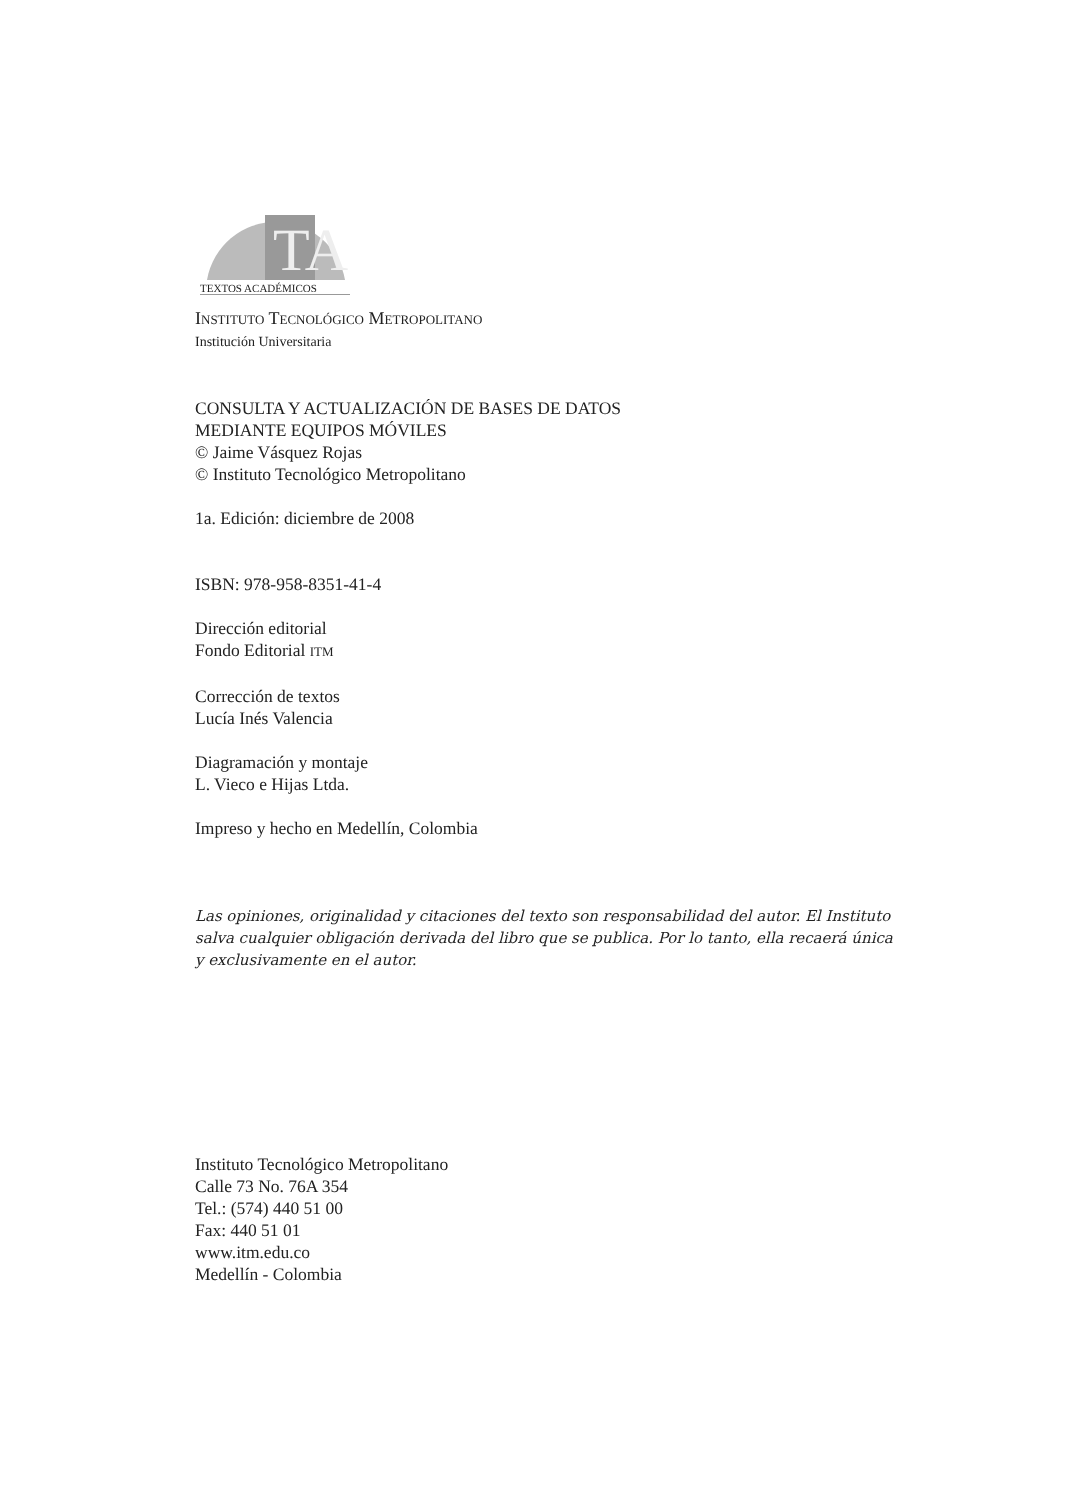TA
TEXTOS ACADÉMICOS
INSTITUTO TECNOLÓGICO METROPOLITANO
Institución Universitaria
CONSULTA Y ACTUALIZACIÓN DE BASES DE DATOS
MEDIANTE EQUIPOS MÓVILES
© Jaime Vásquez Rojas
© Instituto Tecnológico Metropolitano
1a. Edición: diciembre de 2008
ISBN: 978-958-8351-41-4
Dirección editorial
Fondo Editorial ITM
Corrección de textos
Lucía Inés Valencia
Diagramación y montaje
L. Vieco e Hijas Ltda.
Impreso y hecho en Medellín, Colombia
Las opiniones, originalidad y citaciones del texto son responsabilidad del autor. El Instituto salva cualquier obligación derivada del libro que se publica. Por lo tanto, ella recaerá única y exclusivamente en el autor.
Instituto Tecnológico Metropolitano
Calle 73 No. 76A 354
Tel.: (574) 440 51 00
Fax: 440 51 01
www.itm.edu.co
Medellín - Colombia